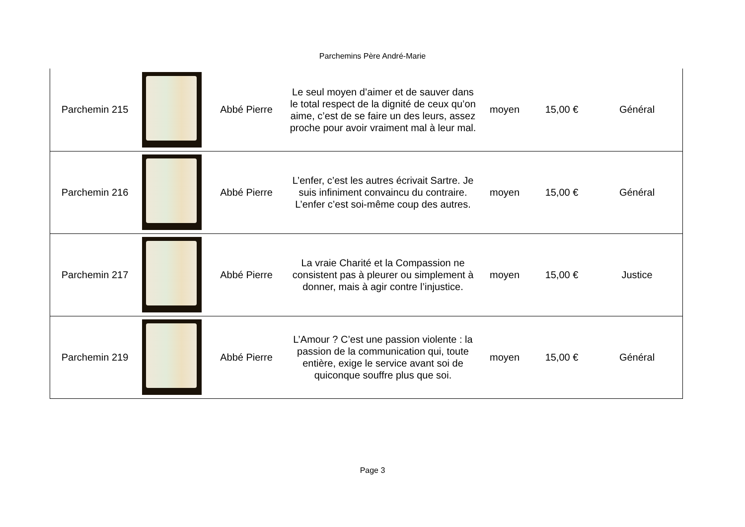Parchemins Père André-Marie
| Parchemin 215 | | Abbé Pierre | Le seul moyen d’aimer et de sauver dans le total respect de la dignité de ceux qu’on aime, c’est de se faire un des leurs, assez proche pour avoir vraiment mal à leur mal. | moyen | 15,00 € | Général |
| Parchemin 216 | | Abbé Pierre | L’enfer, c’est les autres écrivait Sartre. Je suis infiniment convaincu du contraire. L’enfer c’est soi-même coup des autres. | moyen | 15,00 € | Général |
| Parchemin 217 | | Abbé Pierre | La vraie Charité et la Compassion ne consistent pas à pleurer ou simplement à donner, mais à agir contre l’injustice. | moyen | 15,00 € | Justice |
| Parchemin 219 | | Abbé Pierre | L’Amour ? C’est une passion violente : la passion de la communication qui, toute entière, exige le service avant soi de quiconque souffre plus que soi. | moyen | 15,00 € | Général |
Page 3